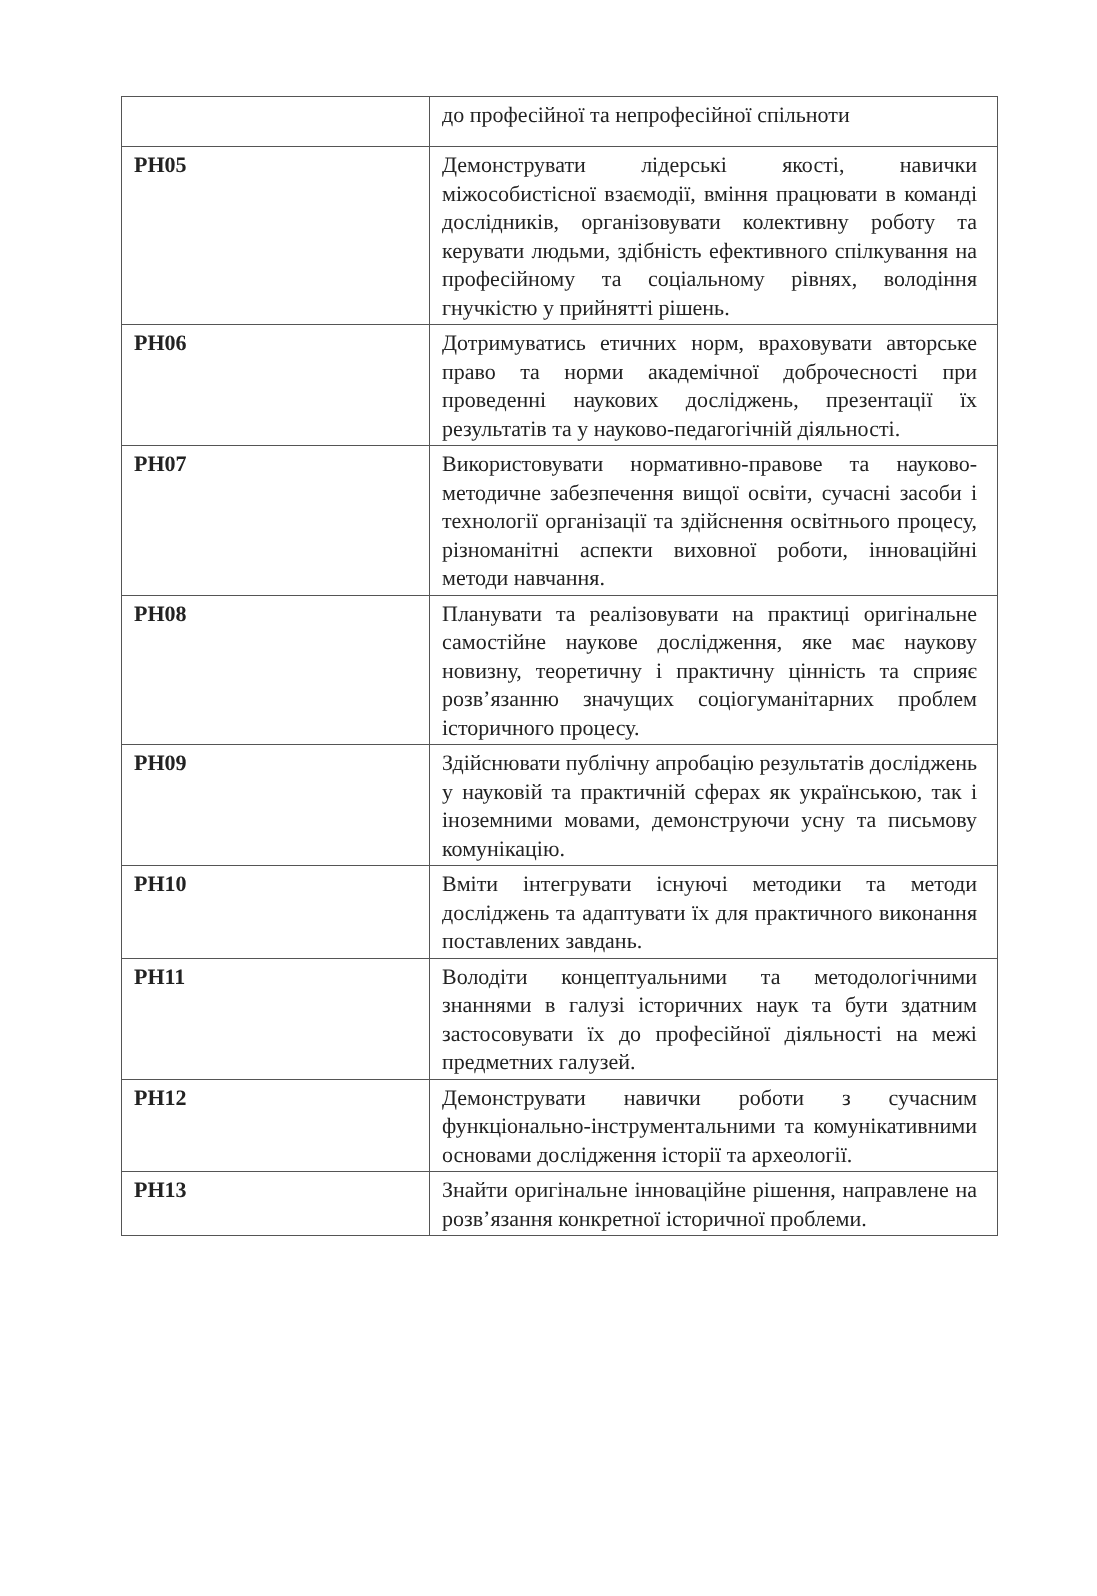| | до професійної та непрофесійної спільноти |
| РН05 | Демонструвати лідерські якості, навички міжособистісної взаємодії, вміння працювати в команді дослідників, організовувати колективну роботу та керувати людьми, здібність ефективного спілкування на професійному та соціальному рівнях, володіння гнучкістю у прийнятті рішень. |
| РН06 | Дотримуватись етичних норм, враховувати авторське право та норми академічної доброчесності при проведенні наукових досліджень, презентації їх результатів та у науково-педагогічній діяльності. |
| РН07 | Використовувати нормативно-правове та науково-методичне забезпечення вищої освіти, сучасні засоби і технології організації та здійснення освітнього процесу, різноманітні аспекти виховної роботи, інноваційні методи навчання. |
| РН08 | Планувати та реалізовувати на практиці оригінальне самостійне наукове дослідження, яке має наукову новизну, теоретичну і практичну цінність та сприяє розв’язанню значущих соціогуманітарних проблем історичного процесу. |
| РН09 | Здійснювати публічну апробацію результатів досліджень у науковій та практичній сферах як українською, так і іноземними мовами, демонструючи усну та письмову комунікацію. |
| РН10 | Вміти інтегрувати існуючі методики та методи досліджень та адаптувати їх для практичного виконання поставлених завдань. |
| РН11 | Володіти концептуальними та методологічними знаннями в галузі історичних наук та бути здатним застосовувати їх до професійної діяльності на межі предметних галузей. |
| РН12 | Демонструвати навички роботи з сучасним функціонально-інструментальними та комунікативними основами дослідження історії та археології. |
| РН13 | Знайти оригінальне інноваційне рішення, направлене на розв’язання конкретної історичної проблеми. |